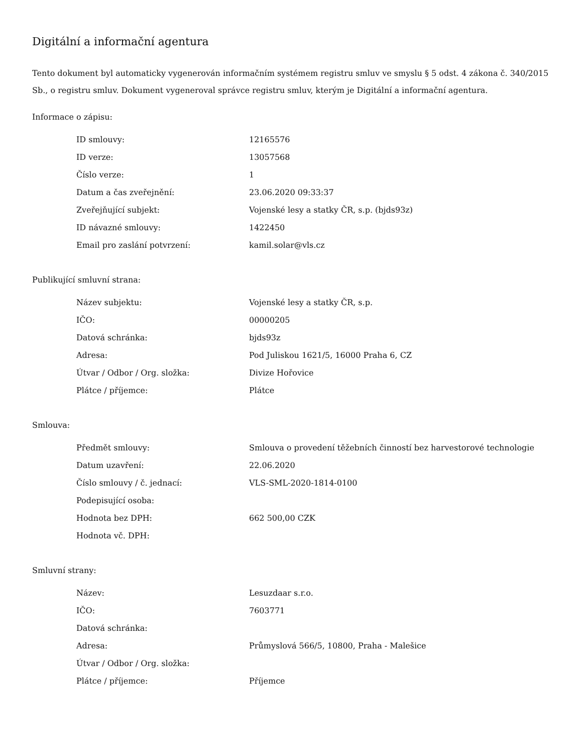Digitální a informační agentura
Tento dokument byl automaticky vygenerován informačním systémem registru smluv ve smyslu § 5 odst. 4 zákona č. 340/2015 Sb., o registru smluv. Dokument vygeneroval správce registru smluv, kterým je Digitální a informační agentura.
Informace o zápisu:
| ID smlouvy: | 12165576 |
| ID verze: | 13057568 |
| Číslo verze: | 1 |
| Datum a čas zveřejnění: | 23.06.2020 09:33:37 |
| Zveřejňující subjekt: | Vojenské lesy a statky ČR, s.p. (bjds93z) |
| ID návazné smlouvy: | 1422450 |
| Email pro zaslání potvrzení: | kamil.solar@vls.cz |
Publikující smluvní strana:
| Název subjektu: | Vojenské lesy a statky ČR, s.p. |
| IČO: | 00000205 |
| Datová schránka: | bjds93z |
| Adresa: | Pod Juliskou 1621/5, 16000 Praha 6, CZ |
| Útvar / Odbor / Org. složka: | Divize Hořovice |
| Plátce / příjemce: | Plátce |
Smlouva:
| Předmět smlouvy: | Smlouva o provedení těžebních činností bez harvestorové technologie |
| Datum uzavření: | 22.06.2020 |
| Číslo smlouvy / č. jednací: | VLS-SML-2020-1814-0100 |
| Podepisující osoba: | |
| Hodnota bez DPH: | 662 500,00 CZK |
| Hodnota vč. DPH: | |
Smluvní strany:
| Název: | Lesuzdaar s.r.o. |
| IČO: | 7603771 |
| Datová schránka: | |
| Adresa: | Průmyslová 566/5, 10800, Praha - Malešice |
| Útvar / Odbor / Org. složka: | |
| Plátce / příjemce: | Příjemce |